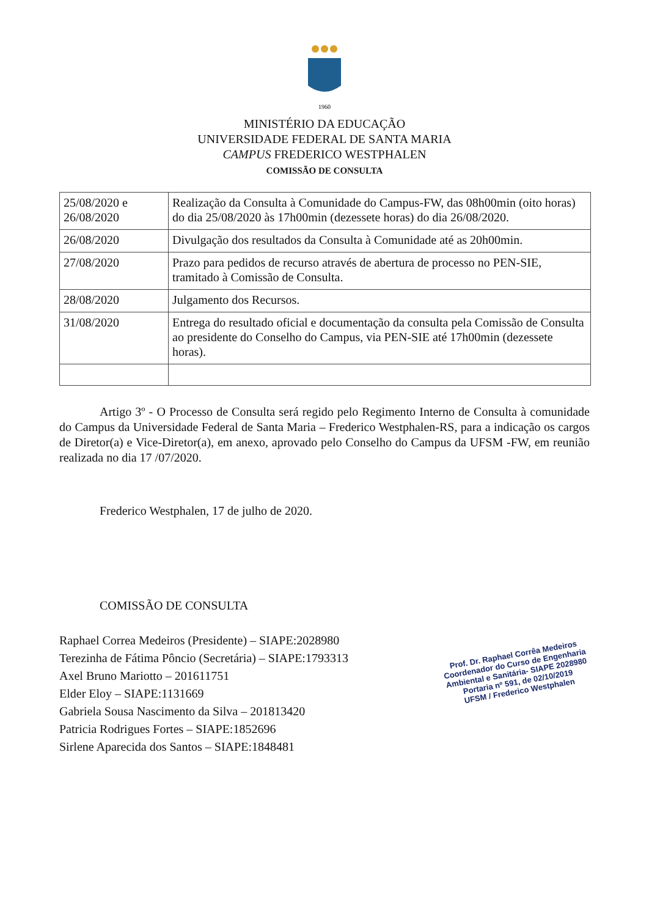1960
MINISTÉRIO DA EDUCAÇÃO
UNIVERSIDADE FEDERAL DE SANTA MARIA
CAMPUS FREDERICO WESTPHALEN
COMISSÃO DE CONSULTA
| 25/08/2020 e 26/08/2020 | Realização da Consulta à Comunidade do Campus-FW, das 08h00min (oito horas) do dia 25/08/2020 às 17h00min (dezessete horas) do dia 26/08/2020. |
| 26/08/2020 | Divulgação dos resultados da Consulta à Comunidade até as 20h00min. |
| 27/08/2020 | Prazo para pedidos de recurso através de abertura de processo no PEN-SIE, tramitado à Comissão de Consulta. |
| 28/08/2020 | Julgamento dos Recursos. |
| 31/08/2020 | Entrega do resultado oficial e documentação da consulta pela Comissão de Consulta ao presidente do Conselho do Campus, via PEN-SIE até 17h00min (dezessete horas). |
Artigo 3º - O Processo de Consulta será regido pelo Regimento Interno de Consulta à comunidade do Campus da Universidade Federal de Santa Maria – Frederico Westphalen-RS, para a indicação os cargos de Diretor(a) e Vice-Diretor(a), em anexo, aprovado pelo Conselho do Campus da UFSM -FW, em reunião realizada no dia 17 /07/2020.
Frederico Westphalen, 17 de julho de 2020.
COMISSÃO DE CONSULTA
Prof. Dr. Raphael Corrêa Medeiros
Coordenador do Curso de Engenharia
Ambiental e Sanitária- SIAPE 2028980
Portaria nº 591, de 02/10/2019
UFSM / Frederico Westphalen
Raphael Correa Medeiros (Presidente) – SIAPE:2028980
Terezinha de Fátima Pôncio (Secretária) – SIAPE:1793313
Axel Bruno Mariotto – 201611751
Elder Eloy – SIAPE:1131669
Gabriela Sousa Nascimento da Silva – 201813420
Patricia Rodrigues Fortes – SIAPE:1852696
Sirlene Aparecida dos Santos – SIAPE:1848481